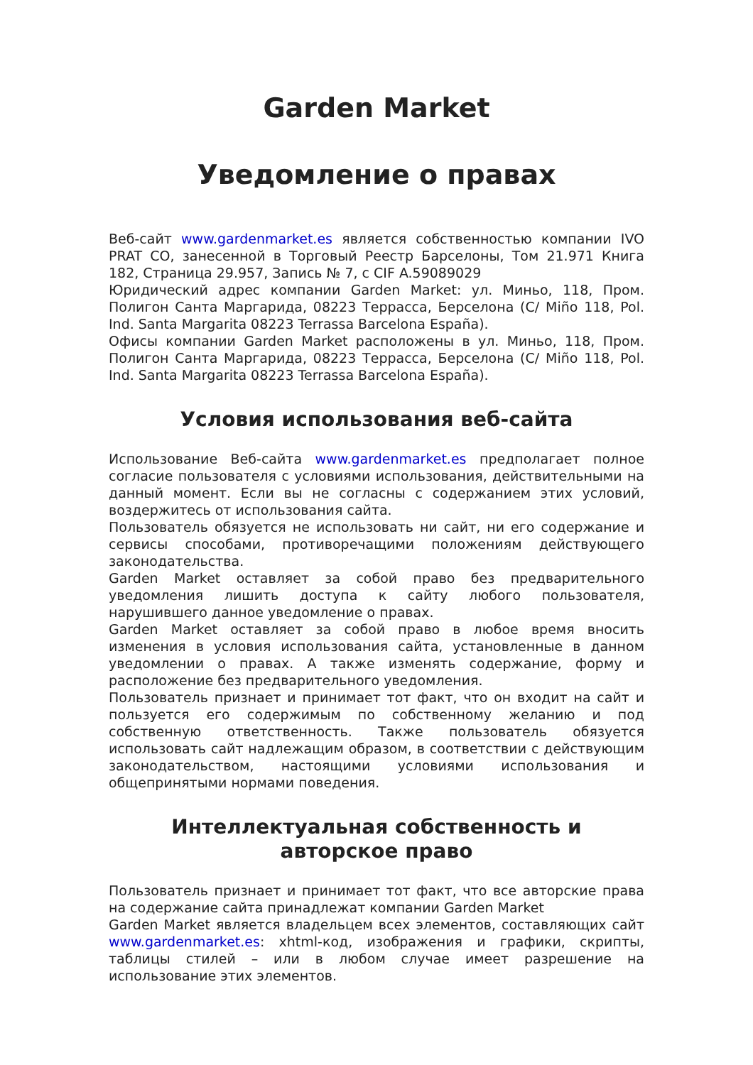Garden Market
Уведомление о правах
Веб-сайт www.gardenmarket.es является собственностью компании IVO PRAT CO, занесенной в Торговый Реестр Барселоны, Том 21.971 Книга 182, Страница 29.957, Запись № 7, с CIF A.59089029
Юридический адрес компании Garden Market: ул. Миньо, 118, Пром. Полигон Санта Маргарида, 08223 Террасса, Берселона (C/ Miño 118, Pol. Ind. Santa Margarita 08223 Terrassa Barcelona España).
Офисы компании Garden Market расположены в ул. Миньо, 118, Пром. Полигон Санта Маргарида, 08223 Террасса, Берселона (C/ Miño 118, Pol. Ind. Santa Margarita 08223 Terrassa Barcelona España).
Условия использования веб-сайта
Использование Веб-сайта www.gardenmarket.es предполагает полное согласие пользователя с условиями использования, действительными на данный момент. Если вы не согласны с содержанием этих условий, воздержитесь от использования сайта.
Пользователь обязуется не использовать ни сайт, ни его содержание и сервисы способами, противоречащими положениям действующего законодательства.
Garden Market оставляет за собой право без предварительного уведомления лишить доступа к сайту любого пользователя, нарушившего данное уведомление о правах.
Garden Market оставляет за собой право в любое время вносить изменения в условия использования сайта, установленные в данном уведомлении о правах. А также изменять содержание, форму и расположение без предварительного уведомления.
Пользователь признает и принимает тот факт, что он входит на сайт и пользуется его содержимым по собственному желанию и под собственную ответственность. Также пользователь обязуется использовать сайт надлежащим образом, в соответствии с действующим законодательством, настоящими условиями использования и общепринятыми нормами поведения.
Интеллектуальная собственность и
авторское право
Пользователь признает и принимает тот факт, что все авторские права на содержание сайта принадлежат компании Garden Market
Garden Market является владельцем всех элементов, составляющих сайт www.gardenmarket.es: xhtml-код, изображения и графики, скрипты, таблицы стилей – или в любом случае имеет разрешение на использование этих элементов.